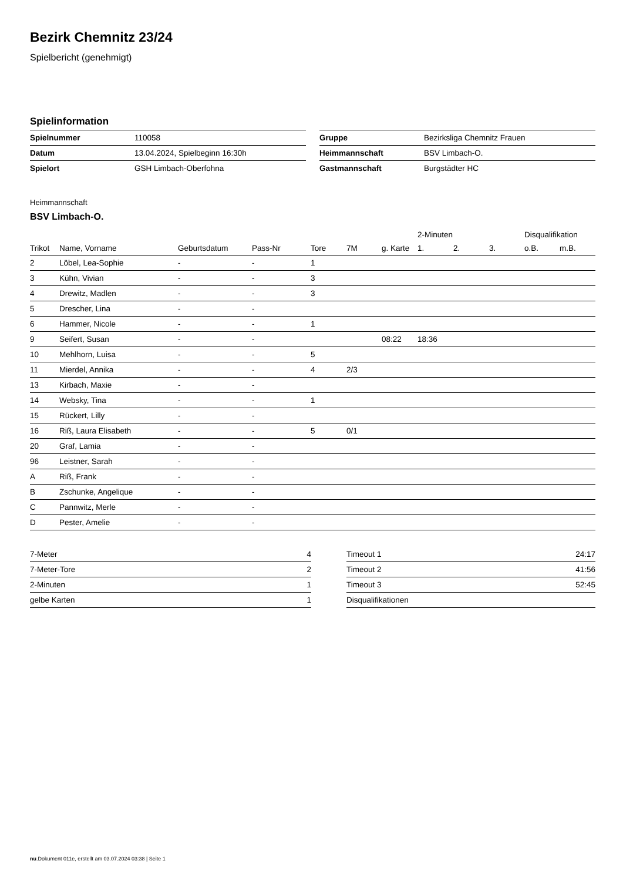Bezirk Chemnitz 23/24
Spielbericht (genehmigt)
Spielinformation
| Spielnummer | 110058 |
| Datum | 13.04.2024, Spielbeginn 16:30h |
| Spielort | GSH Limbach-Oberfohna |
| Gruppe | Bezirksliga Chemnitz Frauen |
| Heimmannschaft | BSV Limbach-O. |
| Gastmannschaft | Burgstädter HC |
Heimmannschaft
BSV Limbach-O.
| | | | | | | | 2-Minuten | | | Disqualifikation | |
| --- | --- | --- | --- | --- | --- | --- | --- | --- | --- | --- | --- |
| Trikot | Name, Vorname | Geburtsdatum | Pass-Nr | Tore | 7M | g. Karte | 1. | 2. | 3. | o.B. | m.B. |
| 2 | Löbel, Lea-Sophie | - | - | 1 | | | | | | | |
| 3 | Kühn, Vivian | - | - | 3 | | | | | | | |
| 4 | Drewitz, Madlen | - | - | 3 | | | | | | | |
| 5 | Drescher, Lina | - | - | | | | | | | | |
| 6 | Hammer, Nicole | - | - | 1 | | | | | | | |
| 9 | Seifert, Susan | - | - | | | 08:22 | 18:36 | | | | |
| 10 | Mehlhorn, Luisa | - | - | 5 | | | | | | | |
| 11 | Mierdel, Annika | - | - | 4 | 2/3 | | | | | | |
| 13 | Kirbach, Maxie | - | - | | | | | | | | |
| 14 | Websky, Tina | - | - | 1 | | | | | | | |
| 15 | Rückert, Lilly | - | - | | | | | | | | |
| 16 | Riß, Laura Elisabeth | - | - | 5 | 0/1 | | | | | | |
| 20 | Graf, Lamia | - | - | | | | | | | | |
| 96 | Leistner, Sarah | - | - | | | | | | | | |
| A | Riß, Frank | - | - | | | | | | | | |
| B | Zschunke, Angelique | - | - | | | | | | | | |
| C | Pannwitz, Merle | - | - | | | | | | | | |
| D | Pester, Amelie | - | - | | | | | | | | |
| 7-Meter | 4 |
| 7-Meter-Tore | 2 |
| 2-Minuten | 1 |
| gelbe Karten | 1 |
| Timeout 1 | 24:17 |
| Timeout 2 | 41:56 |
| Timeout 3 | 52:45 |
| Disqualifikationen | |
nu.Dokument 011e, erstellt am 03.07.2024 03:38 | Seite 1